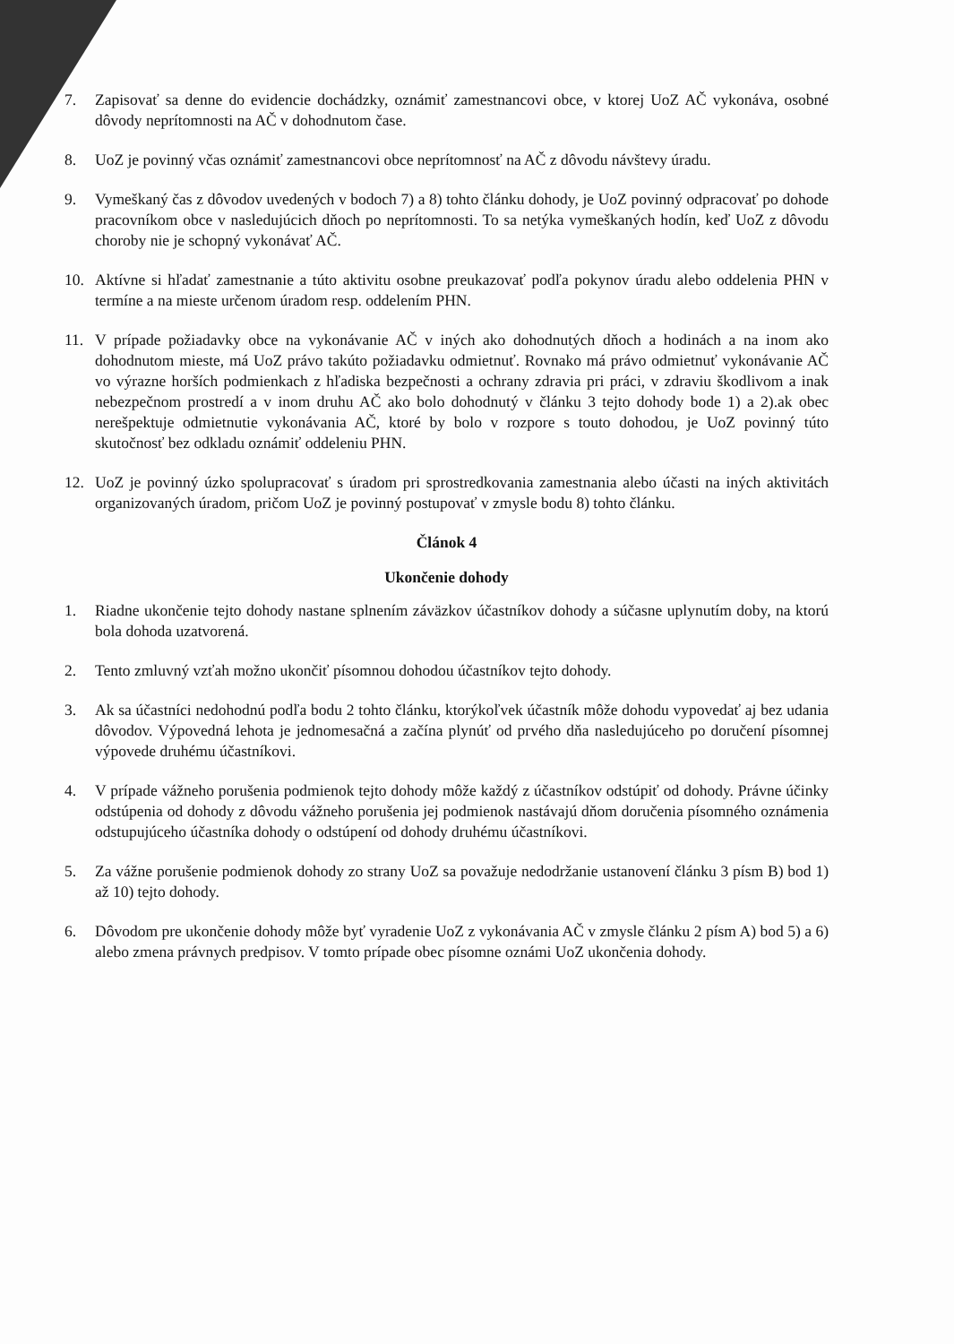7. Zapisovať sa denne do evidencie dochádzky, oznámiť zamestnancovi obce, v ktorej UoZ AČ vykonáva, osobné dôvody neprítomnosti na AČ v dohodnutom čase.
8. UoZ je povinný včas oznámiť zamestnancovi obce neprítomnosť na AČ z dôvodu návštevy úradu.
9. Vymeškaný čas z dôvodov uvedených v bodoch 7) a 8) tohto článku dohody, je UoZ povinný odpracovať po dohode pracovníkom obce v nasledujúcich dňoch po neprítomnosti. To sa netýka vymeškaných hodín, keď UoZ z dôvodu choroby nie je schopný vykonávať AČ.
10. Aktívne si hľadať zamestnanie a túto aktivitu osobne preukazovať podľa pokynov úradu alebo oddelenia PHN v termíne a na mieste určenom úradom resp. oddelením PHN.
11. V prípade požiadavky obce na vykonávanie AČ v iných ako dohodnutých dňoch a hodinách a na inom ako dohodnutom mieste, má UoZ právo takúto požiadavku odmietnuť. Rovnako má právo odmietnuť vykonávanie AČ vo výrazne horších podmienkach z hľadiska bezpečnosti a ochrany zdravia pri práci, v zdraviu škodlivom a inak nebezpečnom prostredí a v inom druhu AČ ako bolo dohodnutý v článku 3 tejto dohody bode 1) a 2).ak obec nerešpektuje odmietnutie vykonávania AČ, ktoré by bolo v rozpore s touto dohodou, je UoZ povinný túto skutočnosť bez odkladu oznámiť oddeleniu PHN.
12. UoZ je povinný úzko spolupracovať s úradom pri sprostredkovania zamestnania alebo účasti na iných aktivitách organizovaných úradom, pričom UoZ je povinný postupovať v zmysle bodu 8) tohto článku.
Článok 4
Ukončenie dohody
1. Riadne ukončenie tejto dohody nastane splnením záväzkov účastníkov dohody a súčasne uplynutím doby, na ktorú bola dohoda uzatvorená.
2. Tento zmluvný vzťah možno ukončiť písomnou dohodou účastníkov tejto dohody.
3. Ak sa účastníci nedohodnú podľa bodu 2 tohto článku, ktorýkoľvek účastník môže dohodu vypovedať aj bez udania dôvodov. Výpovedná lehota je jednomesačná a začína plynúť od prvého dňa nasledujúceho po doručení písomnej výpovede druhému účastníkovi.
4. V prípade vážneho porušenia podmienok tejto dohody môže každý z účastníkov odstúpiť od dohody. Právne účinky odstúpenia od dohody z dôvodu vážneho porušenia jej podmienok nastávajú dňom doručenia písomného oznámenia odstupujúceho účastníka dohody o odstúpení od dohody druhému účastníkovi.
5. Za vážne porušenie podmienok dohody zo strany UoZ sa považuje nedodržanie ustanovení článku 3 písm B) bod 1) až 10) tejto dohody.
6. Dôvodom pre ukončenie dohody môže byť vyradenie UoZ z vykonávania AČ v zmysle článku 2 písm A) bod 5) a 6) alebo zmena právnych predpisov. V tomto prípade obec písomne oznámi UoZ ukončenia dohody.